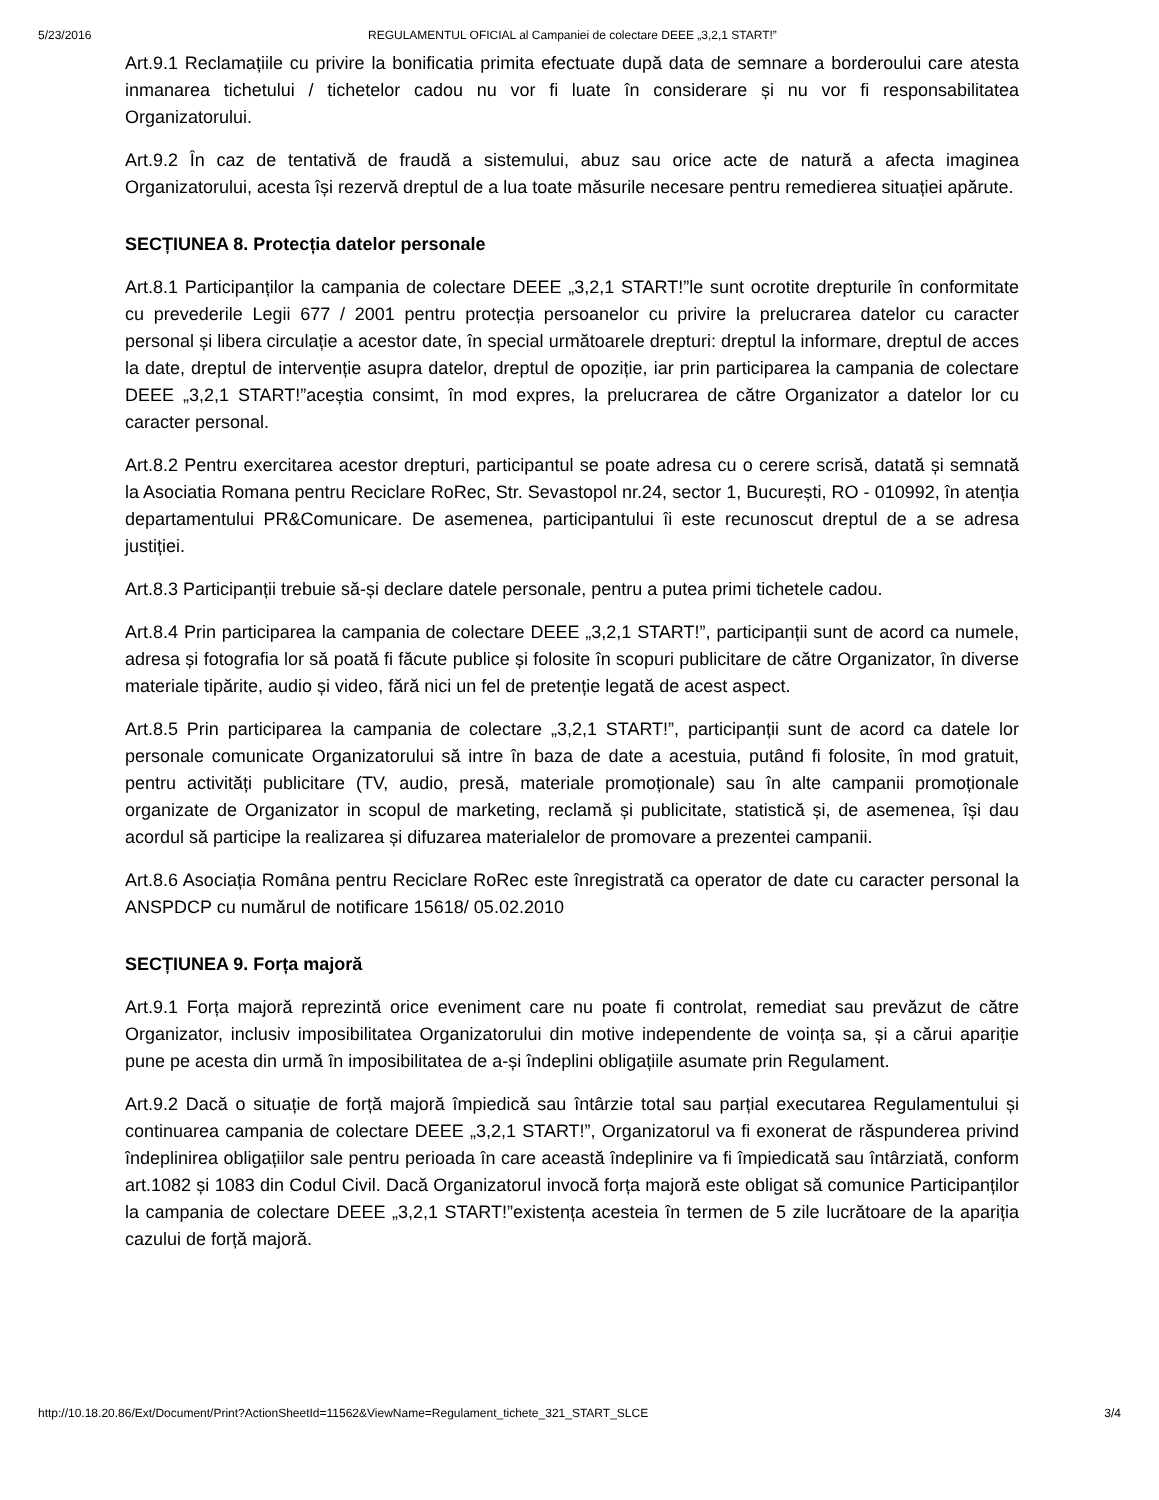5/23/2016 REGULAMENTUL OFICIAL al Campaniei de colectare DEEE „3,2,1 START!”
Art.9.1 Reclamațiile cu privire la bonificatia primita efectuate după data de semnare a borderoului care atesta inmanarea tichetului / tichetelor cadou nu vor fi luate în considerare și nu vor fi responsabilitatea Organizatorului.
Art.9.2 În caz de tentativă de fraudă a sistemului, abuz sau orice acte de natură a afecta imaginea Organizatorului, acesta își rezervă dreptul de a lua toate măsurile necesare pentru remedierea situației apărute.
SECȚIUNEA 8. Protecția datelor personale
Art.8.1 Participanților la campania de colectare DEEE „3,2,1 START!”le sunt ocrotite drepturile în conformitate cu prevederile Legii 677 / 2001 pentru protecția persoanelor cu privire la prelucrarea datelor cu caracter personal și libera circulație a acestor date, în special următoarele drepturi: dreptul la informare, dreptul de acces la date, dreptul de intervenție asupra datelor, dreptul de opoziție, iar prin participarea la campania de colectare DEEE „3,2,1 START!”aceștia consimt, în mod expres, la prelucrarea de către Organizator a datelor lor cu caracter personal.
Art.8.2 Pentru exercitarea acestor drepturi, participantul se poate adresa cu o cerere scrisă, datată și semnată la Asociatia Romana pentru Reciclare RoRec, Str. Sevastopol nr.24, sector 1, București, RO - 010992, în atenția departamentului PR&Comunicare. De asemenea, participantului îi este recunoscut dreptul de a se adresa justiției.
Art.8.3 Participanții trebuie să-și declare datele personale, pentru a putea primi tichetele cadou.
Art.8.4 Prin participarea la campania de colectare DEEE „3,2,1 START!”, participanții sunt de acord ca numele, adresa și fotografia lor să poată fi făcute publice și folosite în scopuri publicitare de către Organizator, în diverse materiale tipărite, audio și video, fără nici un fel de pretenție legată de acest aspect.
Art.8.5 Prin participarea la campania de colectare „3,2,1 START!”, participanții sunt de acord ca datele lor personale comunicate Organizatorului să intre în baza de date a acestuia, putând fi folosite, în mod gratuit, pentru activități publicitare (TV, audio, presă, materiale promoționale) sau în alte campanii promoționale organizate de Organizator in scopul de marketing, reclamă și publicitate, statistică și, de asemenea, își dau acordul să participe la realizarea și difuzarea materialelor de promovare a prezentei campanii.
Art.8.6 Asociația Româna pentru Reciclare RoRec este înregistrată ca operator de date cu caracter personal la ANSPDCP cu numărul de notificare 15618/ 05.02.2010
SECȚIUNEA 9. Forța majoră
Art.9.1 Forța majoră reprezintă orice eveniment care nu poate fi controlat, remediat sau prevăzut de către Organizator, inclusiv imposibilitatea Organizatorului din motive independente de voința sa, și a cărui apariție pune pe acesta din urmă în imposibilitatea de a-și îndeplini obligațiile asumate prin Regulament.
Art.9.2 Dacă o situație de forță majoră împiedică sau întârzie total sau parțial executarea Regulamentului și continuarea campania de colectare DEEE „3,2,1 START!”, Organizatorul va fi exonerat de răspunderea privind îndeplinirea obligațiilor sale pentru perioada în care această îndeplinire va fi împiedicată sau întârziată, conform art.1082 și 1083 din Codul Civil. Dacă Organizatorul invocă forța majoră este obligat să comunice Participanților la campania de colectare DEEE „3,2,1 START!”existența acesteia în termen de 5 zile lucrătoare de la apariția cazului de forță majoră.
http://10.18.20.86/Ext/Document/Print?ActionSheetId=11562&ViewName=Regulament_tichete_321_START_SLCE 3/4